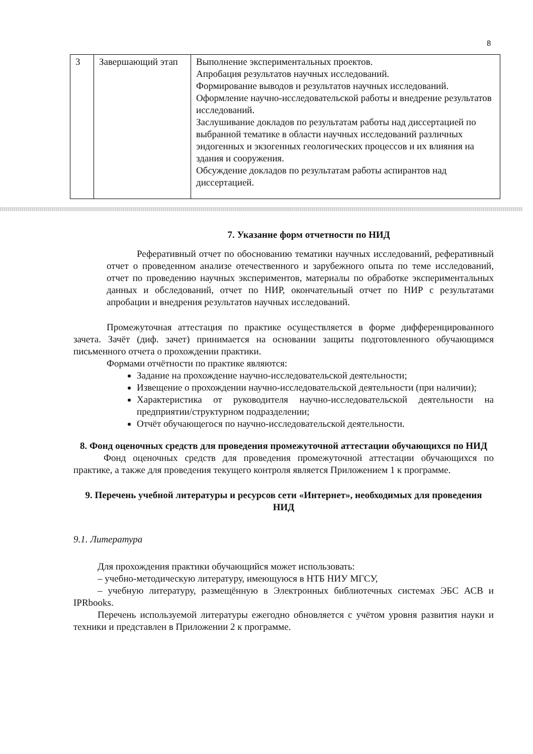8
| 3 | Завершающий этап | Выполнение экспериментальных проектов. Апробация результатов научных исследований. Формирование выводов и результатов научных исследований. Оформление научно-исследовательской работы и внедрение результатов исследований. Заслушивание докладов по результатам работы над диссертацией по выбранной тематике в области научных исследований различных эндогенных и экзогенных геологических процессов и их влияния на здания и сооружения. Обсуждение докладов по результатам работы аспирантов над диссертацией. |
7. Указание форм отчетности по НИД
Реферативный отчет по обоснованию тематики научных исследований, реферативный отчет о проведенном анализе отечественного и зарубежного опыта по теме исследований, отчет по проведению научных экспериментов, материалы по обработке экспериментальных данных и обследований, отчет по НИР, окончательный отчет по НИР с результатами апробации и внедрения результатов научных исследований.
Промежуточная аттестация по практике осуществляется в форме дифференцированного зачета. Зачёт (диф. зачет) принимается на основании защиты подготовленного обучающимся письменного отчета о прохождении практики.
Формами отчётности по практике являются:
Задание на прохождение научно-исследовательской деятельности;
Извещение о прохождении научно-исследовательской деятельности (при наличии);
Характеристика от руководителя научно-исследовательской деятельности на предприятии/структурном подразделении;
Отчёт обучающегося по научно-исследовательской деятельности.
8. Фонд оценочных средств для проведения промежуточной аттестации обучающихся по НИД
Фонд оценочных средств для проведения промежуточной аттестации обучающихся по практике, а также для проведения текущего контроля является Приложением 1 к программе.
9. Перечень учебной литературы и ресурсов сети «Интернет», необходимых для проведения НИД
9.1. Литература
Для прохождения практики обучающийся может использовать:
– учебно-методическую литературу, имеющуюся в НТБ НИУ МГСУ,
– учебную литературу, размещённую в Электронных библиотечных системах ЭБС АСВ и IPRbooks.
Перечень используемой литературы ежегодно обновляется с учётом уровня развития науки и техники и представлен в Приложении 2 к программе.